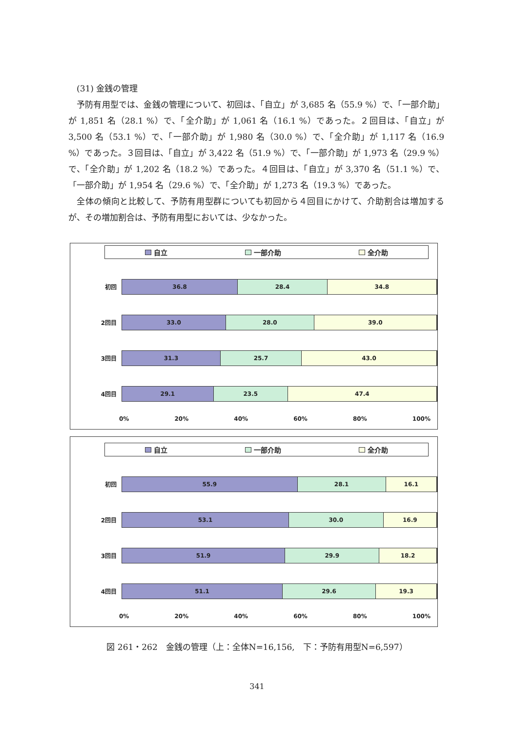(31) 金銭の管理
予防有用型では、金銭の管理について、初回は、「自立」が 3,685 名（55.9 %）で、「一部介助」が 1,851 名（28.1 %）で、「全介助」が 1,061 名（16.1 %）であった。２回目は、「自立」が 3,500 名（53.1 %）で、「一部介助」が 1,980 名（30.0 %）で、「全介助」が 1,117 名（16.9 %）であった。３回目は、「自立」が 3,422 名（51.9 %）で、「一部介助」が 1,973 名（29.9 %）で、「全介助」が 1,202 名（18.2 %）であった。４回目は、「自立」が 3,370 名（51.1 %）で、「一部介助」が 1,954 名（29.6 %）で、「全介助」が 1,273 名（19.3 %）であった。
全体の傾向と比較して、予防有用型群についても初回から４回目にかけて、介助割合は増加するが、その増加割合は、予防有用型においては、少なかった。
自立 一部介助 全介助
初回
36.8 28.4 34.8
2回目
33.0 28.0 39.0
3回目
31.3 25.7 43.0
4回目
29.1 23.5 47.4
0% 20% 40% 60% 80% 100%
自立 一部介助 全介助
初回
55.9 28.1 16.1
2回目
53.1 30.0 16.9
3回目
51.9 29.9 18.2
4回目
51.1 29.6 19.3
0% 20% 40% 60% 80% 100%
図 261・262　金銭の管理（上：全体N=16,156,　下：予防有用型N=6,597）
341